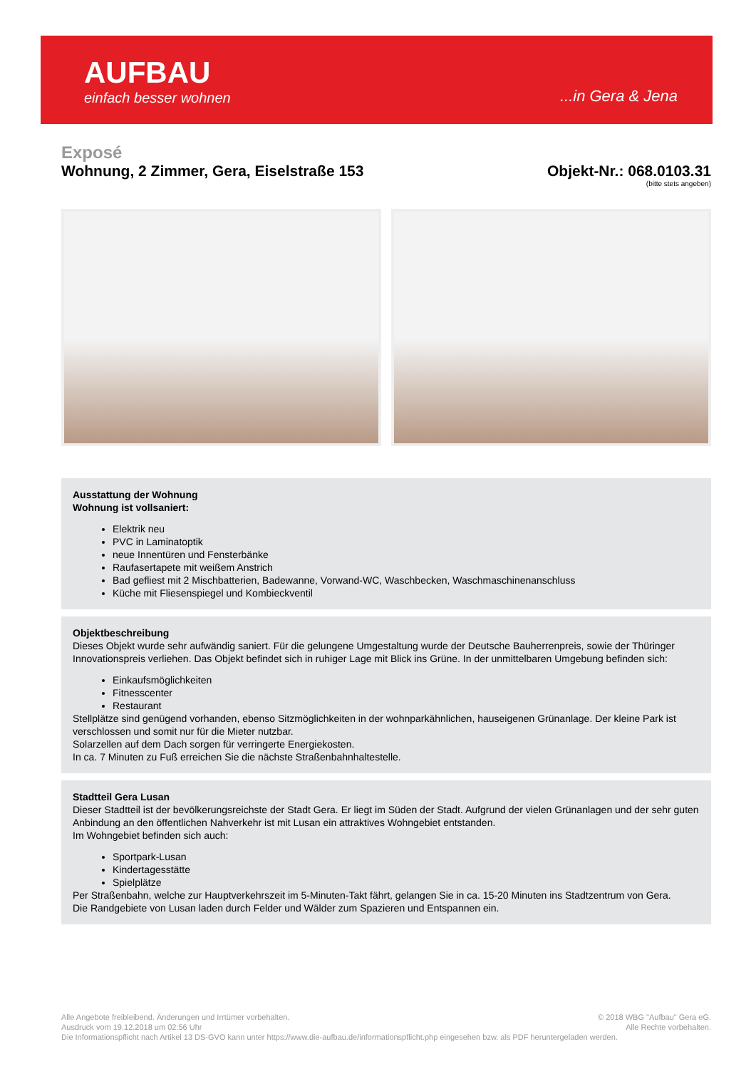AUFBAU
einfach besser wohnen
...in Gera & Jena
Exposé
Wohnung, 2 Zimmer, Gera, Eiselstraße 153
Objekt-Nr.: 068.0103.31
(bitte stets angeben)
Ausstattung der Wohnung
Wohnung ist vollsaniert:
Elektrik neu
PVC in Laminatoptik
neue Innentüren und Fensterbänke
Raufasertapete mit weißem Anstrich
Bad gefliest mit 2 Mischbatterien, Badewanne, Vorwand-WC, Waschbecken, Waschmaschinenanschluss
Küche mit Fliesenspiegel und Kombieckventil
Objektbeschreibung
Dieses Objekt wurde sehr aufwändig saniert. Für die gelungene Umgestaltung wurde der Deutsche Bauherrenpreis, sowie der Thüringer Innovationspreis verliehen. Das Objekt befindet sich in ruhiger Lage mit Blick ins Grüne. In der unmittelbaren Umgebung befinden sich:
Einkaufsmöglichkeiten
Fitnesscenter
Restaurant
Stellplätze sind genügend vorhanden, ebenso Sitzmöglichkeiten in der wohnparkähnlichen, hauseigenen Grünanlage. Der kleine Park ist verschlossen und somit nur für die Mieter nutzbar.
Solarzellen auf dem Dach sorgen für verringerte Energiekosten.
In ca. 7 Minuten zu Fuß erreichen Sie die nächste Straßenbahnhaltestelle.
Stadtteil Gera Lusan
Dieser Stadtteil ist der bevölkerungsreichste der Stadt Gera. Er liegt im Süden der Stadt. Aufgrund der vielen Grünanlagen und der sehr guten Anbindung an den öffentlichen Nahverkehr ist mit Lusan ein attraktives Wohngebiet entstanden.
Im Wohngebiet befinden sich auch:
Sportpark-Lusan
Kindertagesstätte
Spielplätze
Per Straßenbahn, welche zur Hauptverkehrszeit im 5-Minuten-Takt fährt, gelangen Sie in ca. 15-20 Minuten ins Stadtzentrum von Gera.
Die Randgebiete von Lusan laden durch Felder und Wälder zum Spazieren und Entspannen ein.
© 2018 WBG "Aufbau" Gera eG.
Alle Rechte vorbehalten.
Alle Angebote freibleibend. Änderungen und Irrtümer vorbehalten.
Ausdruck vom 19.12.2018 um 02:56 Uhr
Die Informationspflicht nach Artikel 13 DS-GVO kann unter https://www.die-aufbau.de/informationspflicht.php eingesehen bzw. als PDF heruntergeladen werden.